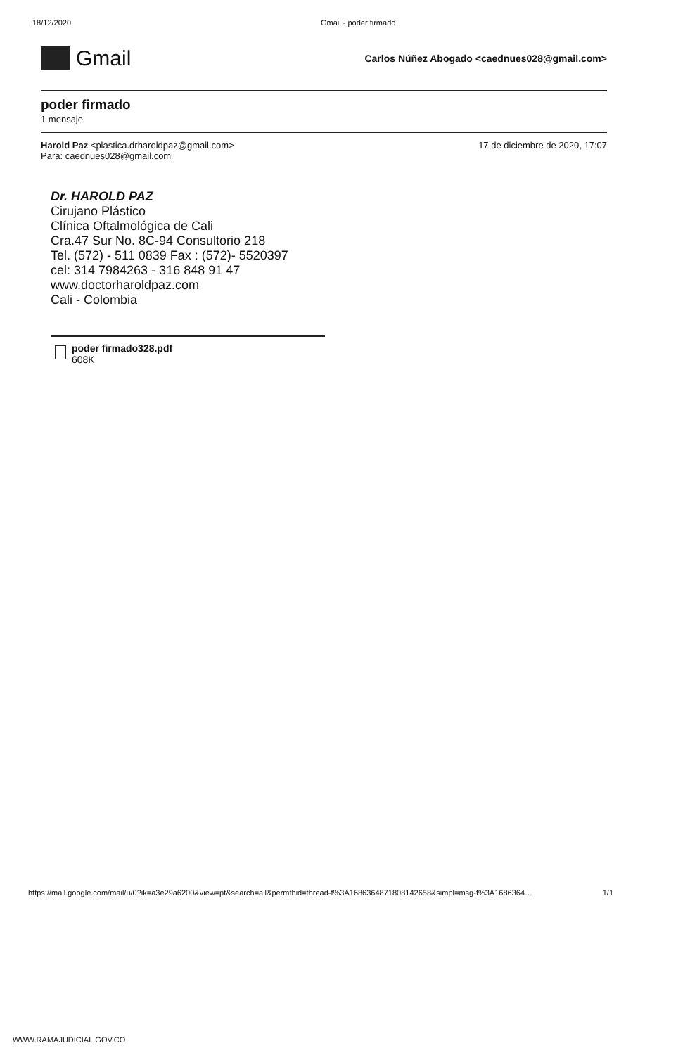18/12/2020 Gmail - poder firmado
Gmail
Carlos Núñez Abogado <caednues028@gmail.com>
poder firmado
1 mensaje
Harold Paz <plastica.drharoldpaz@gmail.com>
Para: caednues028@gmail.com
17 de diciembre de 2020, 17:07
Dr. HAROLD PAZ
Cirujano Plástico
Clínica Oftalmológica de Cali
Cra.47 Sur No. 8C-94 Consultorio 218
Tel. (572) - 511 0839 Fax : (572)- 5520397
cel: 314 7984263 - 316 848 91 47
www.doctorharoldpaz.com
Cali - Colombia
poder firmado328.pdf
608K
https://mail.google.com/mail/u/0?ik=a3e29a6200&view=pt&search=all&permthid=thread-f%3A1686364871808142658&simpl=msg-f%3A1686364… 1/1
WWW.RAMAJUDICIAL.GOV.CO